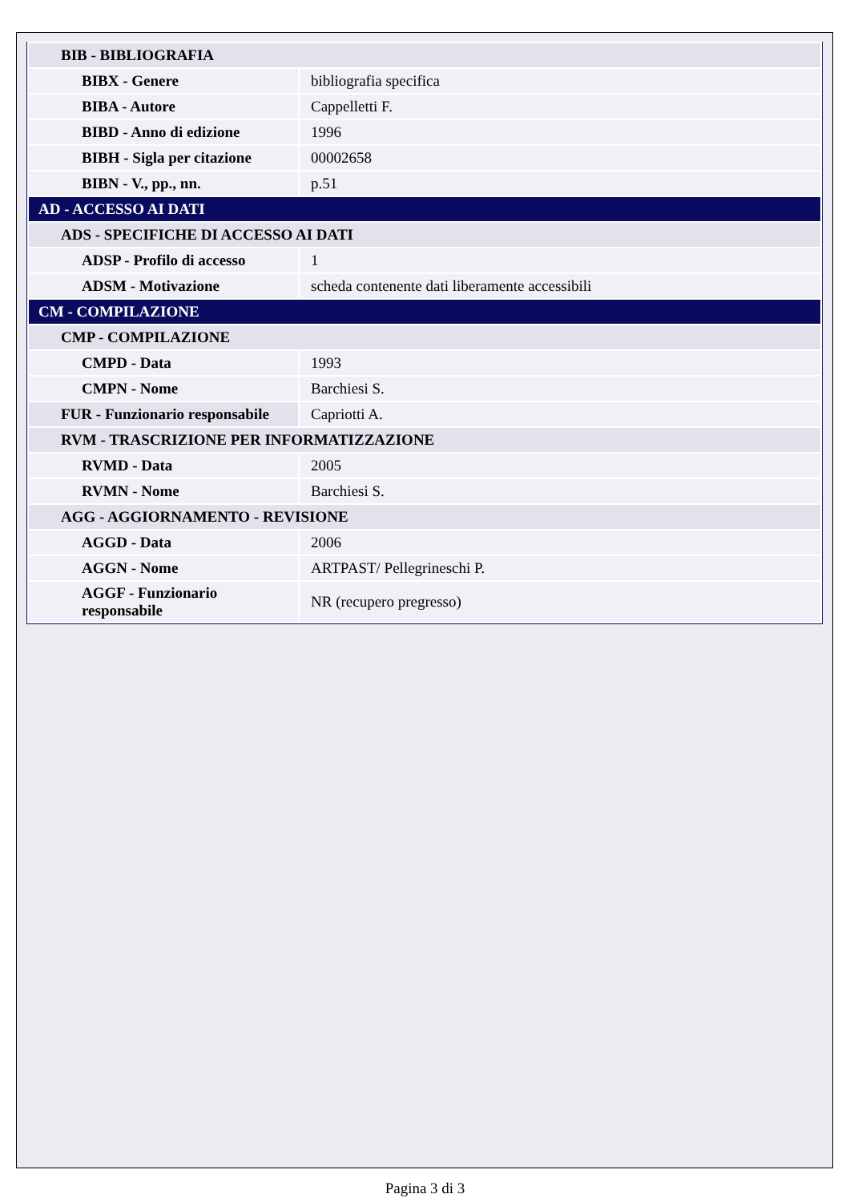| BIB - BIBLIOGRAFIA | |
| BIBX - Genere | bibliografia specifica |
| BIBA - Autore | Cappelletti F. |
| BIBD - Anno di edizione | 1996 |
| BIBH - Sigla per citazione | 00002658 |
| BIBN - V., pp., nn. | p.51 |
| AD - ACCESSO AI DATI | |
| ADS - SPECIFICHE DI ACCESSO AI DATI | |
| ADSP - Profilo di accesso | 1 |
| ADSM - Motivazione | scheda contenente dati liberamente accessibili |
| CM - COMPILAZIONE | |
| CMP - COMPILAZIONE | |
| CMPD - Data | 1993 |
| CMPN - Nome | Barchiesi S. |
| FUR - Funzionario responsabile | Capriotti A. |
| RVM - TRASCRIZIONE PER INFORMATIZZAZIONE | |
| RVMD - Data | 2005 |
| RVMN - Nome | Barchiesi S. |
| AGG - AGGIORNAMENTO - REVISIONE | |
| AGGD - Data | 2006 |
| AGGN - Nome | ARTPAST/ Pellegrineschi P. |
| AGGF - Funzionario responsabile | NR (recupero pregresso) |
Pagina 3 di 3